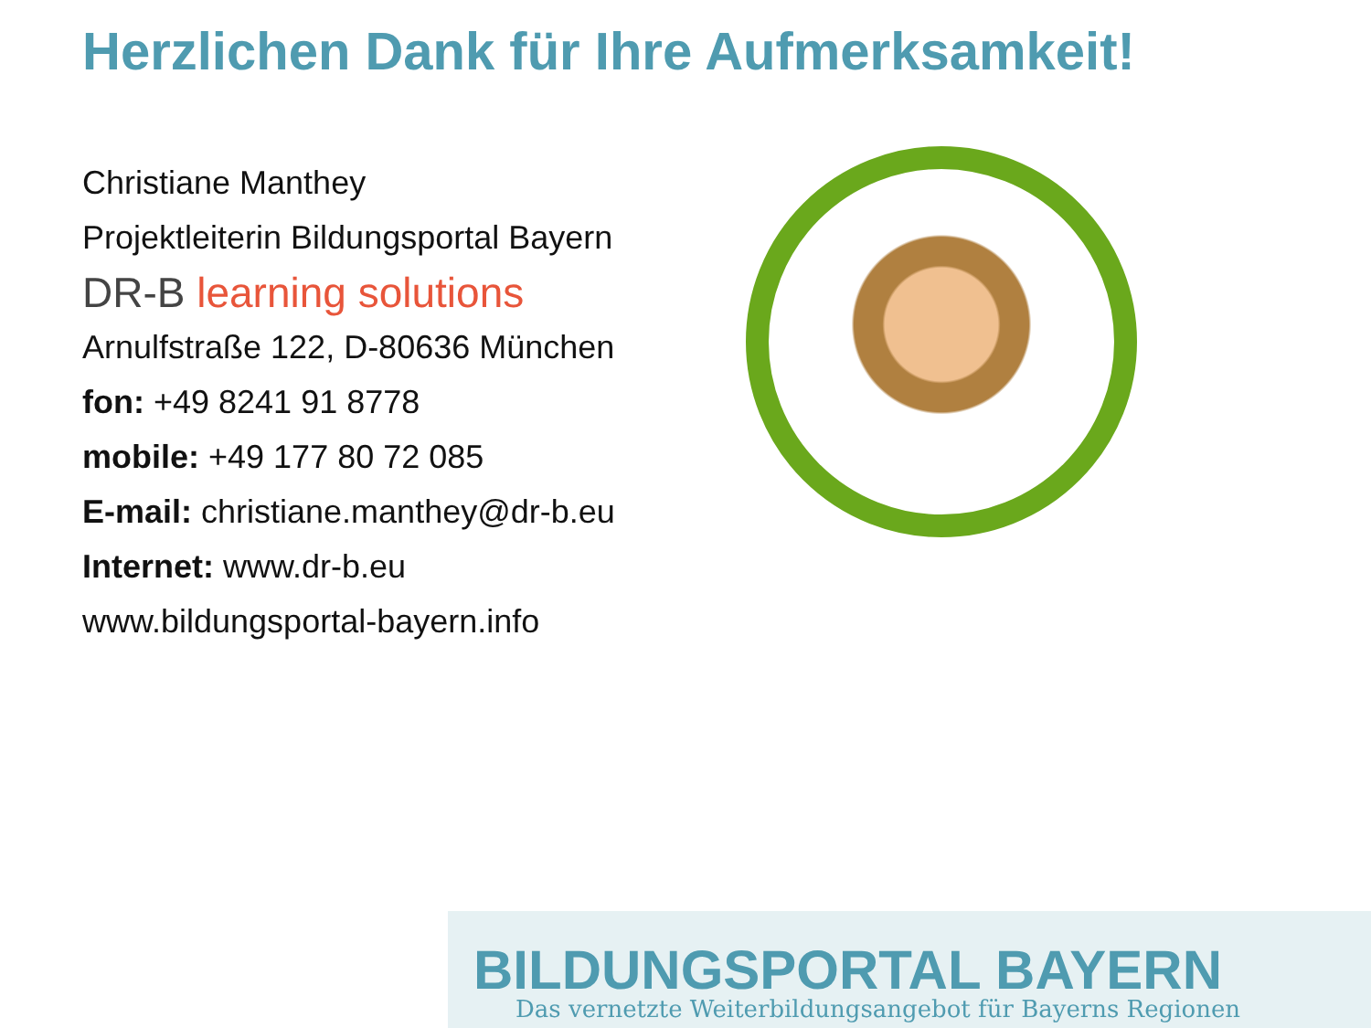Herzlichen Dank für Ihre Aufmerksamkeit!
Christiane Manthey
Projektleiterin Bildungsportal Bayern
DR-B learning solutions
Arnulfstraße 122, D-80636 München
fon: +49 8241 91 8778
mobile: +49 177 80 72 085
E-mail: christiane.manthey@dr-b.eu
Internet: www.dr-b.eu
www.bildungsportal-bayern.info
BILDUNGSPORTAL BAYERN
Das vernetzte Weiterbildungsangebot für Bayerns Regionen